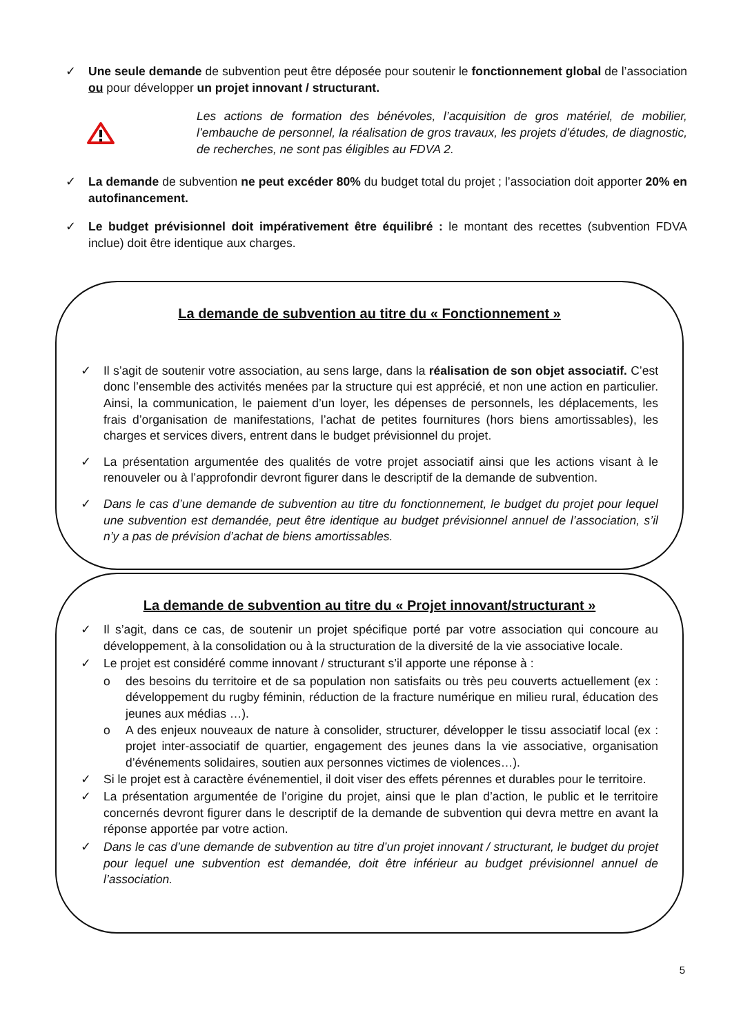✓ Une seule demande de subvention peut être déposée pour soutenir le fonctionnement global de l’association ou pour développer un projet innovant / structurant.
Les actions de formation des bénévoles, l’acquisition de gros matériel, de mobilier, l’embauche de personnel, la réalisation de gros travaux, les projets d’études, de diagnostic, de recherches, ne sont pas éligibles au FDVA 2.
✓ La demande de subvention ne peut excéder 80% du budget total du projet ; l’association doit apporter 20% en autofinancement.
✓ Le budget prévisionnel doit impérativement être équilibré : le montant des recettes (subvention FDVA inclue) doit être identique aux charges.
La demande de subvention au titre du « Fonctionnement »
✓ Il s’agit de soutenir votre association, au sens large, dans la réalisation de son objet associatif. C’est donc l’ensemble des activités menées par la structure qui est apprécié, et non une action en particulier. Ainsi, la communication, le paiement d’un loyer, les dépenses de personnels, les déplacements, les frais d’organisation de manifestations, l’achat de petites fournitures (hors biens amortissables), les charges et services divers, entrent dans le budget prévisionnel du projet.
✓ La présentation argumentée des qualités de votre projet associatif ainsi que les actions visant à le renouveler ou à l’approfondir devront figurer dans le descriptif de la demande de subvention.
✓ Dans le cas d’une demande de subvention au titre du fonctionnement, le budget du projet pour lequel une subvention est demandée, peut être identique au budget prévisionnel annuel de l’association, s’il n’y a pas de prévision d’achat de biens amortissables.
La demande de subvention au titre du « Projet innovant/structurant »
✓ Il s’agit, dans ce cas, de soutenir un projet spécifique porté par votre association qui concoure au développement, à la consolidation ou à la structuration de la diversité de la vie associative locale.
✓ Le projet est considéré comme innovant / structurant s’il apporte une réponse à :
o des besoins du territoire et de sa population non satisfaits ou très peu couverts actuellement (ex : développement du rugby féminin, réduction de la fracture numérique en milieu rural, éducation des jeunes aux médias …).
o A des enjeux nouveaux de nature à consolider, structurer, développer le tissu associatif local (ex : projet inter-associatif de quartier, engagement des jeunes dans la vie associative, organisation d’événements solidaires, soutien aux personnes victimes de violences…).
✓ Si le projet est à caractère événementiel, il doit viser des effets pérennes et durables pour le territoire.
✓ La présentation argumentée de l’origine du projet, ainsi que le plan d’action, le public et le territoire concernés devront figurer dans le descriptif de la demande de subvention qui devra mettre en avant la réponse apportée par votre action.
✓ Dans le cas d’une demande de subvention au titre d’un projet innovant / structurant, le budget du projet pour lequel une subvention est demandée, doit être inférieur au budget prévisionnel annuel de l’association.
5